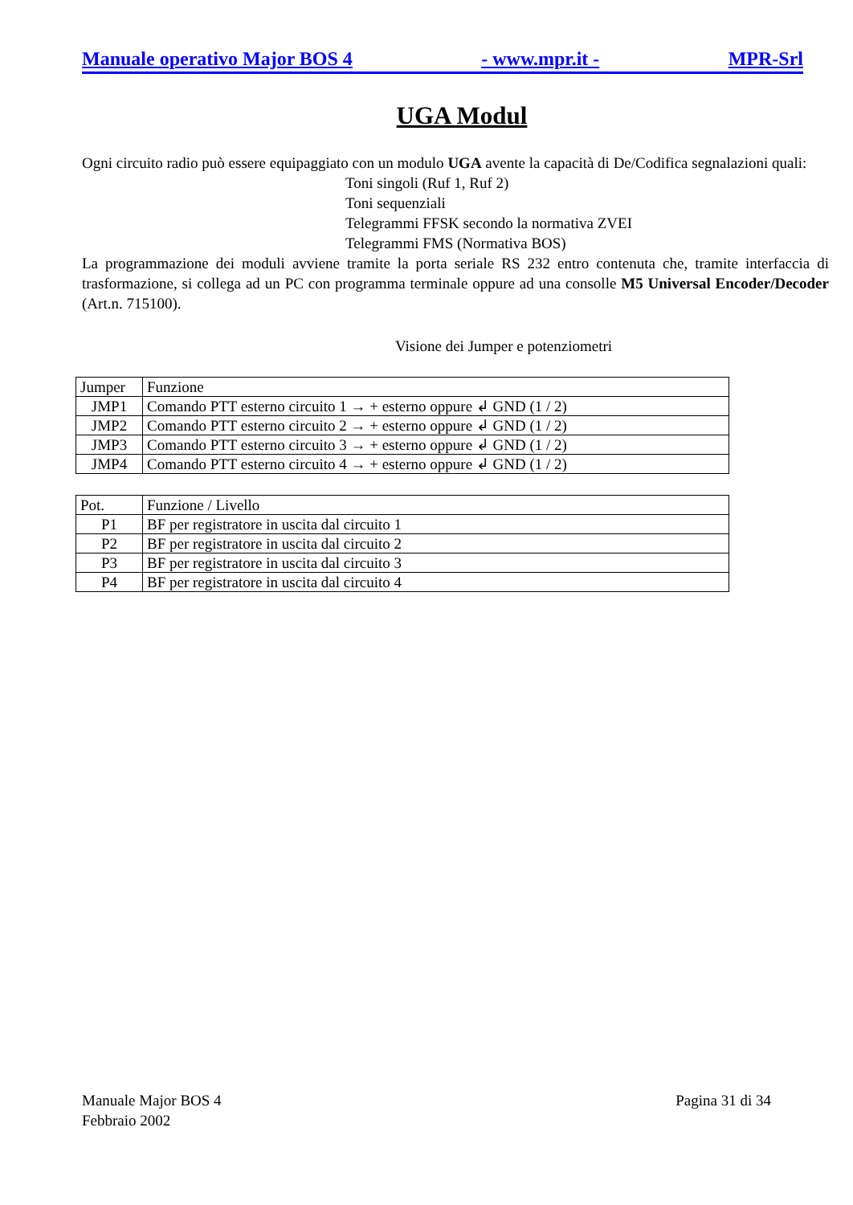Manuale operativo Major BOS 4 - www.mpr.it - MPR-Srl
UGA Modul
Ogni circuito radio può essere equipaggiato con un modulo UGA avente la capacità di De/Codifica segnalazioni quali:
Toni singoli (Ruf 1, Ruf 2)
Toni sequenziali
Telegrammi FFSK secondo la normativa ZVEI
Telegrammi FMS (Normativa BOS)
La programmazione dei moduli avviene tramite la porta seriale RS 232 entro contenuta che, tramite interfaccia di trasformazione, si collega ad un PC con programma terminale oppure ad una consolle M5 Universal Encoder/Decoder (Art.n. 715100).
Visione dei Jumper e potenziometri
| Jumper | Funzione |
| JMP1 | Comando PTT esterno circuito 1 → + esterno oppure ↲ GND (1 / 2) |
| JMP2 | Comando PTT esterno circuito 2 → + esterno oppure ↲ GND (1 / 2) |
| JMP3 | Comando PTT esterno circuito 3 → + esterno oppure ↲ GND (1 / 2) |
| JMP4 | Comando PTT esterno circuito 4 → + esterno oppure ↲ GND (1 / 2) |
| Pot. | Funzione / Livello |
| P1 | BF per registratore in uscita dal circuito 1 |
| P2 | BF per registratore in uscita dal circuito 2 |
| P3 | BF per registratore in uscita dal circuito 3 |
| P4 | BF per registratore in uscita dal circuito 4 |
Manuale Major BOS 4
Febbraio 2002 Pagina 31 di 34